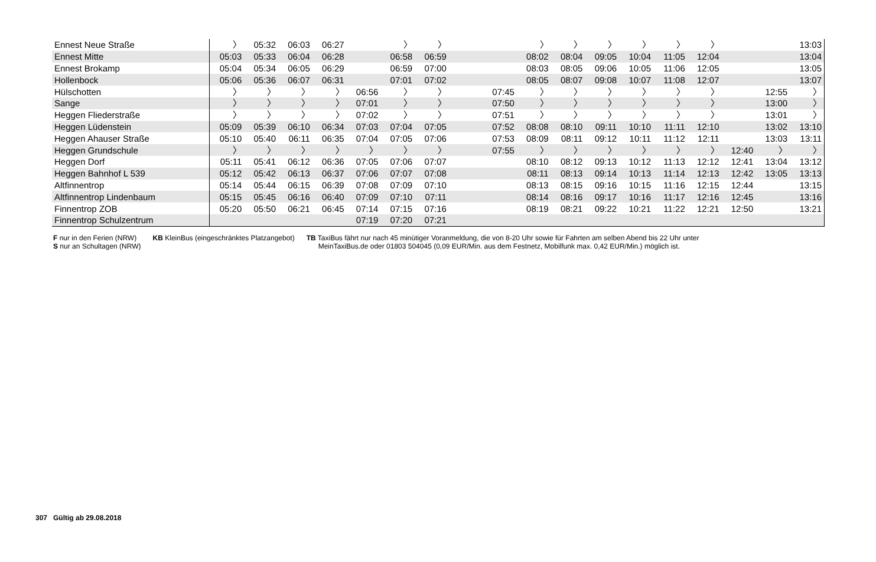| Ennest Neue Straße | 〉 | 05:32 | 06:03 | 06:27 | | 〉 | 〉 | | | 〉 | 〉 | 〉 | 〉 | 〉 | 〉 | | | 13:03 |
| Ennest Mitte | 05:03 | 05:33 | 06:04 | 06:28 | | 06:58 | 06:59 | | | 08:02 | 08:04 | 09:05 | 10:04 | 11:05 | 12:04 | | | 13:04 |
| Ennest Brokamp | 05:04 | 05:34 | 06:05 | 06:29 | | 06:59 | 07:00 | | | 08:03 | 08:05 | 09:06 | 10:05 | 11:06 | 12:05 | | | 13:05 |
| Hollenbock | 05:06 | 05:36 | 06:07 | 06:31 | | 07:01 | 07:02 | | | 08:05 | 08:07 | 09:08 | 10:07 | 11:08 | 12:07 | | | 13:07 |
| Hülschotten | 〉 | 〉 | 〉 | 〉 | 06:56 | 〉 | 〉 | | 07:45 | 〉 | 〉 | 〉 | 〉 | 〉 | 〉 | | 12:55 | 〉 |
| Sange | 〉 | 〉 | 〉 | 〉 | 07:01 | 〉 | 〉 | | 07:50 | 〉 | 〉 | 〉 | 〉 | 〉 | 〉 | | 13:00 | 〉 |
| Heggen Fliederstraße | 〉 | 〉 | 〉 | 〉 | 07:02 | 〉 | 〉 | | 07:51 | 〉 | 〉 | 〉 | 〉 | 〉 | 〉 | | 13:01 | 〉 |
| Heggen Lüdenstein | 05:09 | 05:39 | 06:10 | 06:34 | 07:03 | 07:04 | 07:05 | | 07:52 | 08:08 | 08:10 | 09:11 | 10:10 | 11:11 | 12:10 | | 13:02 | 13:10 |
| Heggen Ahauser Straße | 05:10 | 05:40 | 06:11 | 06:35 | 07:04 | 07:05 | 07:06 | | 07:53 | 08:09 | 08:11 | 09:12 | 10:11 | 11:12 | 12:11 | | 13:03 | 13:11 |
| Heggen Grundschule | 〉 | 〉 | 〉 | 〉 | 〉 | 〉 | 〉 | | 07:55 | 〉 | 〉 | 〉 | 〉 | 〉 | 〉 | 12:40 | 〉 | 〉 |
| Heggen Dorf | 05:11 | 05:41 | 06:12 | 06:36 | 07:05 | 07:06 | 07:07 | | | 08:10 | 08:12 | 09:13 | 10:12 | 11:13 | 12:12 | 12:41 | 13:04 | 13:12 |
| Heggen Bahnhof L 539 | 05:12 | 05:42 | 06:13 | 06:37 | 07:06 | 07:07 | 07:08 | | | 08:11 | 08:13 | 09:14 | 10:13 | 11:14 | 12:13 | 12:42 | 13:05 | 13:13 |
| Altfinnentrop | 05:14 | 05:44 | 06:15 | 06:39 | 07:08 | 07:09 | 07:10 | | | 08:13 | 08:15 | 09:16 | 10:15 | 11:16 | 12:15 | 12:44 | | 13:15 |
| Altfinnentrop Lindenbaum | 05:15 | 05:45 | 06:16 | 06:40 | 07:09 | 07:10 | 07:11 | | | 08:14 | 08:16 | 09:17 | 10:16 | 11:17 | 12:16 | 12:45 | | 13:16 |
| Finnentrop ZOB | 05:20 | 05:50 | 06:21 | 06:45 | 07:14 | 07:15 | 07:16 | | | 08:19 | 08:21 | 09:22 | 10:21 | 11:22 | 12:21 | 12:50 | | 13:21 |
| Finnentrop Schulzentrum | | | | | 07:19 | 07:20 | 07:21 | | | | | | | | | | | |
F nur in den Ferien (NRW)
S nur an Schultagen (NRW)
KB KleinBus (eingeschränktes Platzangebot)
TB TaxiBus fährt nur nach 45 minütiger Voranmeldung, die von 8-20 Uhr sowie für Fahrten am selben Abend bis 22 Uhr unter
MeinTaxiBus.de oder 01803 504045 (0,09 EUR/Min. aus dem Festnetz, Mobilfunk max. 0,42 EUR/Min.) möglich ist.
307 Gültig ab 29.08.2018